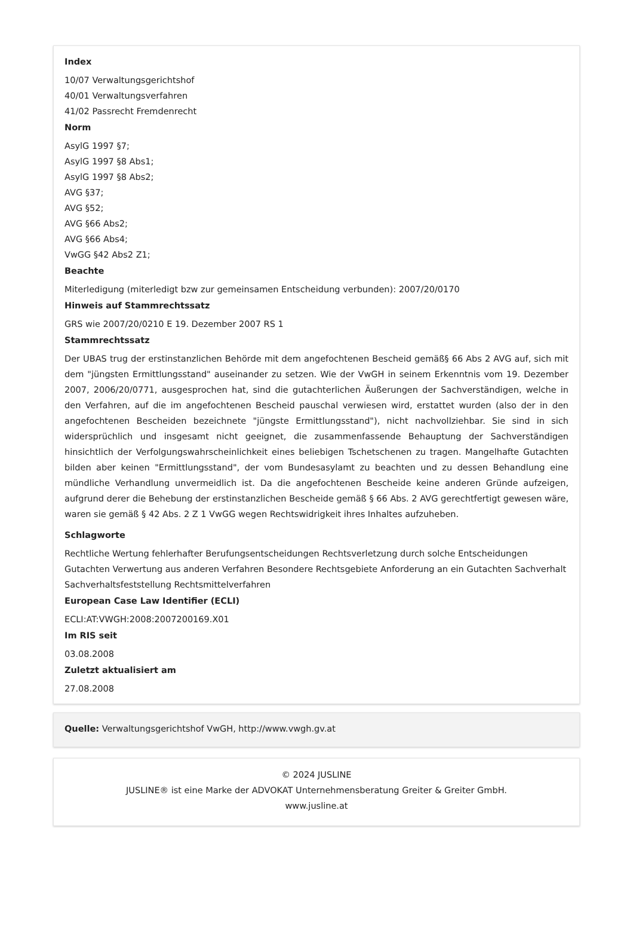Index
10/07 Verwaltungsgerichtshof
40/01 Verwaltungsverfahren
41/02 Passrecht Fremdenrecht
Norm
AsylG 1997 §7;
AsylG 1997 §8 Abs1;
AsylG 1997 §8 Abs2;
AVG §37;
AVG §52;
AVG §66 Abs2;
AVG §66 Abs4;
VwGG §42 Abs2 Z1;
Beachte
Miterledigung (miterledigt bzw zur gemeinsamen Entscheidung verbunden): 2007/20/0170
Hinweis auf Stammrechtssatz
GRS wie 2007/20/0210 E 19. Dezember 2007 RS 1
Stammrechtssatz
Der UBAS trug der erstinstanzlichen Behörde mit dem angefochtenen Bescheid gemäß§ 66 Abs 2 AVG auf, sich mit dem "jüngsten Ermittlungsstand" auseinander zu setzen. Wie der VwGH in seinem Erkenntnis vom 19. Dezember 2007, 2006/20/0771, ausgesprochen hat, sind die gutachterlichen Äußerungen der Sachverständigen, welche in den Verfahren, auf die im angefochtenen Bescheid pauschal verwiesen wird, erstattet wurden (also der in den angefochtenen Bescheiden bezeichnete "jüngste Ermittlungsstand"), nicht nachvollziehbar. Sie sind in sich widersprüchlich und insgesamt nicht geeignet, die zusammenfassende Behauptung der Sachverständigen hinsichtlich der Verfolgungswahrscheinlichkeit eines beliebigen Tschetschenen zu tragen. Mangelhafte Gutachten bilden aber keinen "Ermittlungsstand", der vom Bundesasylamt zu beachten und zu dessen Behandlung eine mündliche Verhandlung unvermeidlich ist. Da die angefochtenen Bescheide keine anderen Gründe aufzeigen, aufgrund derer die Behebung der erstinstanzlichen Bescheide gemäß § 66 Abs. 2 AVG gerechtfertigt gewesen wäre, waren sie gemäß § 42 Abs. 2 Z 1 VwGG wegen Rechtswidrigkeit ihres Inhaltes aufzuheben.
Schlagworte
Rechtliche Wertung fehlerhafter Berufungsentscheidungen Rechtsverletzung durch solche Entscheidungen Gutachten Verwertung aus anderen Verfahren Besondere Rechtsgebiete Anforderung an ein Gutachten Sachverhalt Sachverhaltsfeststellung Rechtsmittelverfahren
European Case Law Identifier (ECLI)
ECLI:AT:VWGH:2008:2007200169.X01
Im RIS seit
03.08.2008
Zuletzt aktualisiert am
27.08.2008
Quelle: Verwaltungsgerichtshof VwGH, http://www.vwgh.gv.at
© 2024 JUSLINE
JUSLINE® ist eine Marke der ADVOKAT Unternehmensberatung Greiter & Greiter GmbH.
www.jusline.at